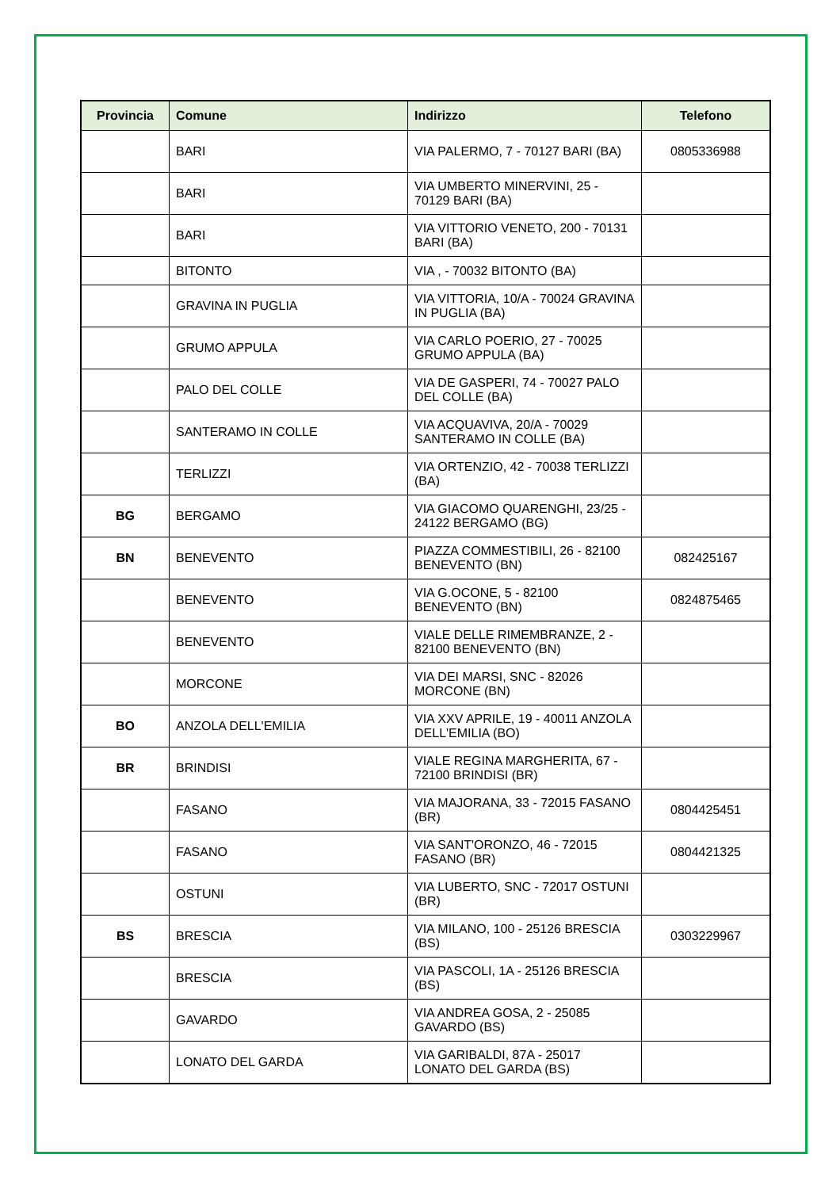| Provincia | Comune | Indirizzo | Telefono |
| --- | --- | --- | --- |
| | BARI | VIA PALERMO, 7 - 70127 BARI (BA) | 0805336988 |
| | BARI | VIA UMBERTO MINERVINI, 25 - 70129 BARI (BA) | |
| | BARI | VIA VITTORIO VENETO, 200 - 70131 BARI (BA) | |
| | BITONTO | VIA , - 70032 BITONTO (BA) | |
| | GRAVINA IN PUGLIA | VIA VITTORIA, 10/A - 70024 GRAVINA IN PUGLIA (BA) | |
| | GRUMO APPULA | VIA CARLO POERIO, 27 - 70025 GRUMO APPULA (BA) | |
| | PALO DEL COLLE | VIA DE GASPERI, 74 - 70027 PALO DEL COLLE (BA) | |
| | SANTERAMO IN COLLE | VIA ACQUAVIVA, 20/A - 70029 SANTERAMO IN COLLE (BA) | |
| | TERLIZZI | VIA ORTENZIO, 42 - 70038 TERLIZZI (BA) | |
| BG | BERGAMO | VIA GIACOMO QUARENGHI, 23/25 - 24122 BERGAMO (BG) | |
| BN | BENEVENTO | PIAZZA COMMESTIBILI, 26 - 82100 BENEVENTO (BN) | 082425167 |
| | BENEVENTO | VIA G.OCONE, 5 - 82100 BENEVENTO (BN) | 0824875465 |
| | BENEVENTO | VIALE DELLE RIMEMBRANZE, 2 - 82100 BENEVENTO (BN) | |
| | MORCONE | VIA DEI MARSI, SNC - 82026 MORCONE (BN) | |
| BO | ANZOLA DELL'EMILIA | VIA XXV APRILE, 19 - 40011 ANZOLA DELL'EMILIA (BO) | |
| BR | BRINDISI | VIALE REGINA MARGHERITA, 67 - 72100 BRINDISI (BR) | |
| | FASANO | VIA MAJORANA, 33 - 72015 FASANO (BR) | 0804425451 |
| | FASANO | VIA SANT'ORONZO, 46 - 72015 FASANO (BR) | 0804421325 |
| | OSTUNI | VIA LUBERTO, SNC - 72017 OSTUNI (BR) | |
| BS | BRESCIA | VIA MILANO, 100 - 25126 BRESCIA (BS) | 0303229967 |
| | BRESCIA | VIA PASCOLI, 1A - 25126 BRESCIA (BS) | |
| | GAVARDO | VIA ANDREA GOSA, 2 - 25085 GAVARDO (BS) | |
| | LONATO DEL GARDA | VIA GARIBALDI, 87A - 25017 LONATO DEL GARDA (BS) | |